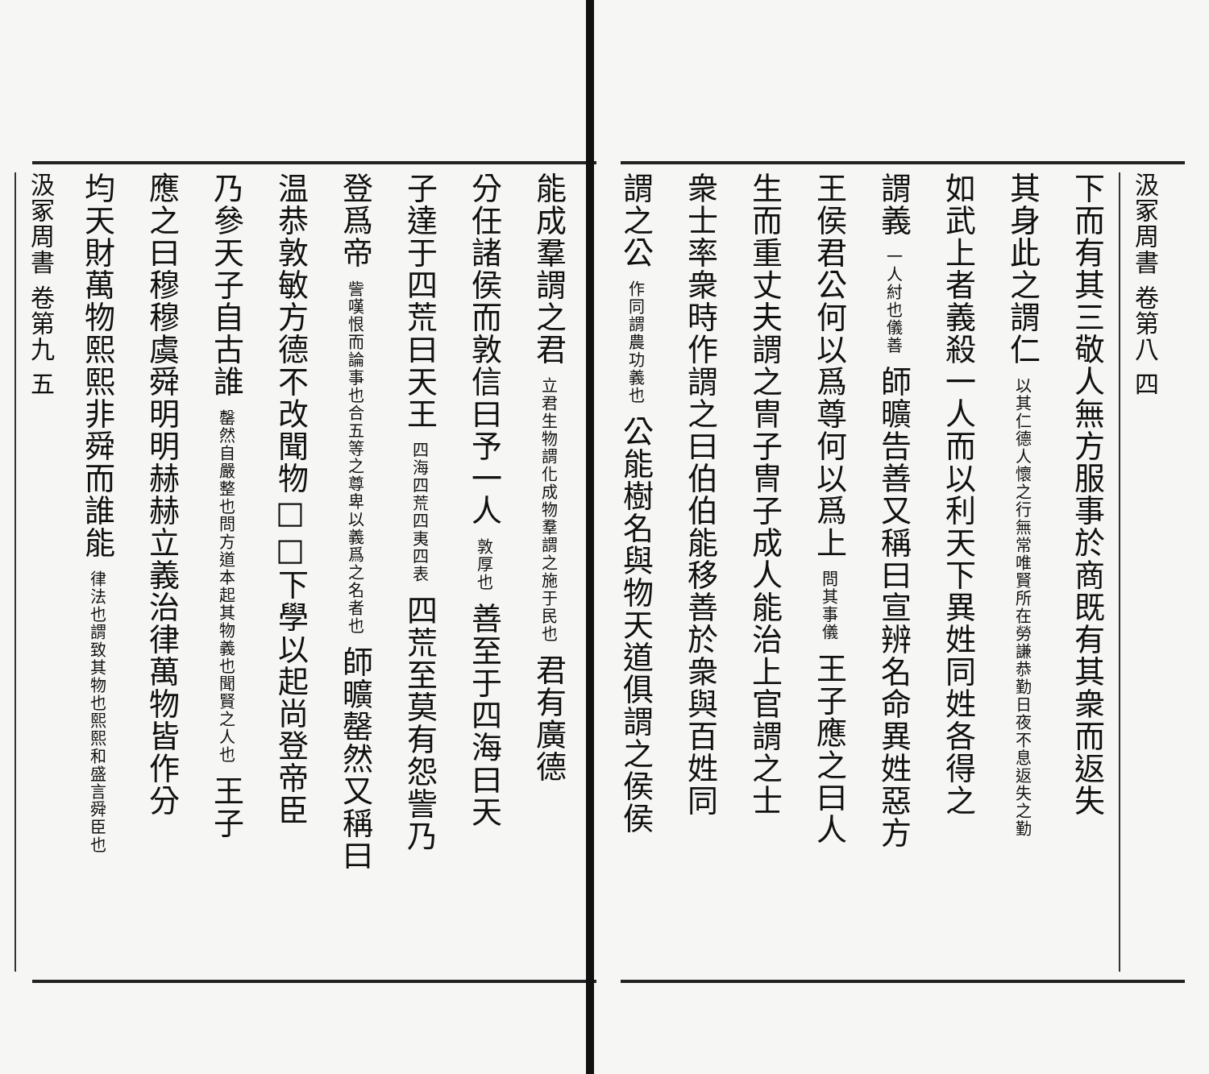汲冢周書 卷第八 四
下而有其三敬人無方服事於商既有其衆而返失
其身此之謂仁 以其仁德人懷之行無常唯賢所在勞謙恭勤日夜不息返失之勤
如武上者義殺一人而以利天下異姓同姓各得之
謂義 一人紂也儀善 師曠告善又稱曰宣辨名命異姓惡方
王侯君公何以爲尊何以爲上 問其事儀 王子應之曰人
生而重丈夫謂之冑子冑子成人能治上官謂之士
衆士率衆時作謂之曰伯伯能移善於衆與百姓同
謂之公 作同謂農功義也 公能樹名與物天道俱謂之侯侯
能成羣謂之君 立君生物謂化成物羣謂之施于民也 君有廣德
分任諸侯而敦信曰予一人 敦厚也 善至于四海曰天
子達于四荒曰天王 四海四荒四夷四表 四荒至莫有怨訾乃
登爲帝 訾嘆恨而論事也合五等之尊卑以義爲之名者也 師曠罄然又稱曰
温恭敦敏方德不改聞物□□下學以起尚登帝臣
乃參天子自古誰 罄然自嚴整也問方道本起其物義也聞賢之人也 王子
應之曰穆穆虞舜明明赫赫立義治律萬物皆作分
均天財萬物熙熙非舜而誰能 律法也謂致其物也熙熙和盛言舜臣也
汲冢周書 卷第九 五